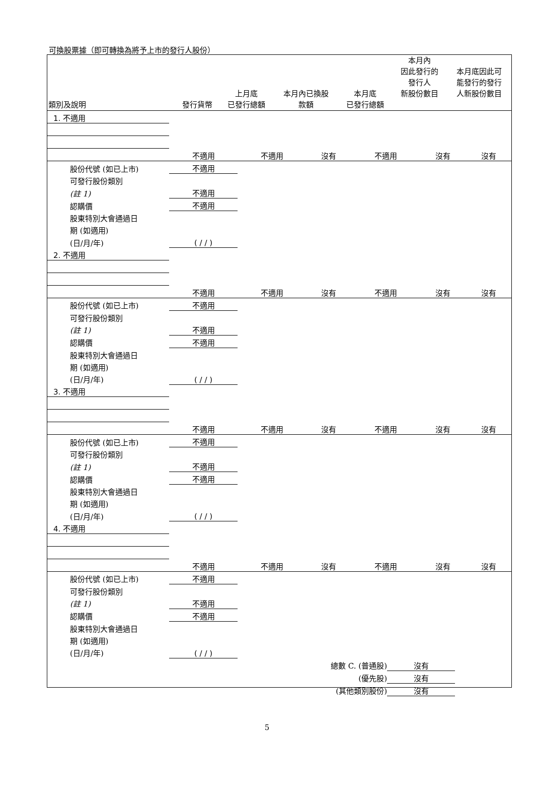可換股票據（即可轉換為將予上市的發行人股份）
| 類別及說明 | 發行貨幣 | 上月底 已發行總額 | 本月內已換股 款額 | 本月底 已發行總額 | 本月內 因此發行的 發行人 新股份數目 | 本月底因此可 能發行的發行 人新股份數目 |
| --- | --- | --- | --- | --- | --- | --- |
| 1. 不適用 | | | | | | |
| | 不適用 | 不適用 | 沒有 | 不適用 | 沒有 | 沒有 |
| 股份代號 (如已上市) | 不適用 | | | | | |
| 可發行股份類別 | | | | | | |
| (註 1) | 不適用 | | | | | |
| 認購價 | 不適用 | | | | | |
| 股東特別大會通過日 | | | | | | |
| 期 (如適用) | | | | | | |
| (日/月/年) | ( / / ) | | | | | |
| 2. 不適用 | | | | | | |
| | 不適用 | 不適用 | 沒有 | 不適用 | 沒有 | 沒有 |
| 股份代號 (如已上市) | 不適用 | | | | | |
| 可發行股份類別 | | | | | | |
| (註 1) | 不適用 | | | | | |
| 認購價 | 不適用 | | | | | |
| 股東特別大會通過日 | | | | | | |
| 期 (如適用) | | | | | | |
| (日/月/年) | ( / / ) | | | | | |
| 3. 不適用 | | | | | | |
| | 不適用 | 不適用 | 沒有 | 不適用 | 沒有 | 沒有 |
| 股份代號 (如已上市) | 不適用 | | | | | |
| 可發行股份類別 | | | | | | |
| (註 1) | 不適用 | | | | | |
| 認購價 | 不適用 | | | | | |
| 股東特別大會通過日 | | | | | | |
| 期 (如適用) | | | | | | |
| (日/月/年) | ( / / ) | | | | | |
| 4. 不適用 | | | | | | |
| | 不適用 | 不適用 | 沒有 | 不適用 | 沒有 | 沒有 |
| 股份代號 (如已上市) | 不適用 | | | | | |
| 可發行股份類別 | | | | | | |
| (註 1) | 不適用 | | | | | |
| 認購價 | 不適用 | | | | | |
| 股東特別大會通過日 | | | | | | |
| 期 (如適用) | | | | | | |
| (日/月/年) | ( / / ) | | | | | |
| 總數 C. (普通股) | 沒有 |
| (優先股) | 沒有 |
| (其他類別股份) | 沒有 |
5